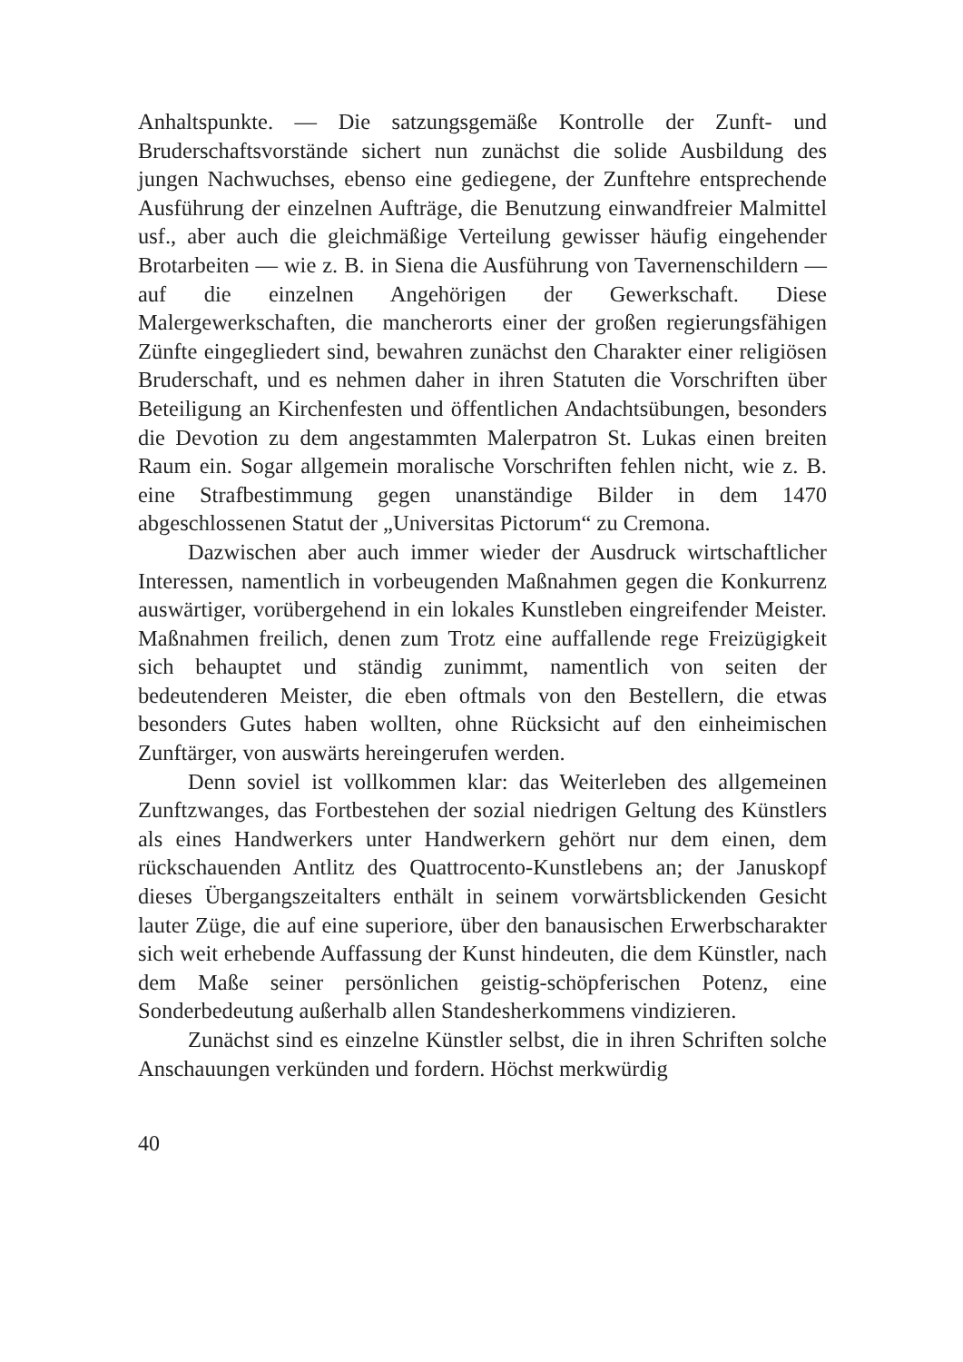Anhaltspunkte. — Die satzungsgemäße Kontrolle der Zunft- und Bruderschaftsvorstände sichert nun zunächst die solide Ausbildung des jungen Nachwuchses, ebenso eine gediegene, der Zunftehre entsprechende Ausführung der einzelnen Aufträge, die Benutzung einwandfreier Malmittel usf., aber auch die gleichmäßige Verteilung gewisser häufig eingehender Brotarbeiten — wie z. B. in Siena die Ausführung von Tavernenschildern — auf die einzelnen Angehörigen der Gewerkschaft. Diese Malergewerkschaften, die mancherorts einer der großen regierungsfähigen Zünfte eingegliedert sind, bewahren zunächst den Charakter einer religiösen Bruderschaft, und es nehmen daher in ihren Statuten die Vorschriften über Beteiligung an Kirchenfesten und öffentlichen Andachtsübungen, besonders die Devotion zu dem angestammten Malerpatron St. Lukas einen breiten Raum ein. Sogar allgemein moralische Vorschriften fehlen nicht, wie z. B. eine Strafbestimmung gegen unanständige Bilder in dem 1470 abgeschlossenen Statut der „Universitas Pictorum“ zu Cremona.
Dazwischen aber auch immer wieder der Ausdruck wirtschaftlicher Interessen, namentlich in vorbeugenden Maßnahmen gegen die Konkurrenz auswärtiger, vorübergehend in ein lokales Kunstleben eingreifender Meister. Maßnahmen freilich, denen zum Trotz eine auffallende rege Freizügigkeit sich behauptet und ständig zunimmt, namentlich von seiten der bedeutenderen Meister, die eben oftmals von den Bestellern, die etwas besonders Gutes haben wollten, ohne Rücksicht auf den einheimischen Zunftärger, von auswärts hereingerufen werden.
Denn soviel ist vollkommen klar: das Weiterleben des allgemeinen Zunftzwanges, das Fortbestehen der sozial niedrigen Geltung des Künstlers als eines Handwerkers unter Handwerkern gehört nur dem einen, dem rückschauenden Antlitz des Quattrocento-Kunstlebens an; der Januskopf dieses Übergangszeitalters enthält in seinem vorwärtsblickenden Gesicht lauter Züge, die auf eine superiore, über den banausischen Erwerbscharakter sich weit erhebende Auffassung der Kunst hindeuten, die dem Künstler, nach dem Maße seiner persönlichen geistig-schöpferischen Potenz, eine Sonderbedeutung außerhalb allen Standesherkommens vindizieren.
Zunächst sind es einzelne Künstler selbst, die in ihren Schriften solche Anschauungen verkünden und fordern. Höchst merkwürdig
40